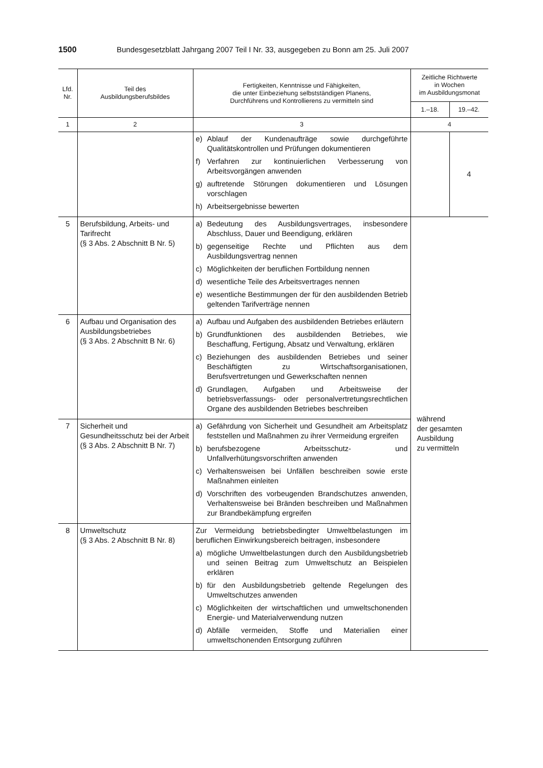1500 Bundesgesetzblatt Jahrgang 2007 Teil I Nr. 33, ausgegeben zu Bonn am 25. Juli 2007
| Lfd. Nr. | Teil des Ausbildungsberufsbildes | Fertigkeiten, Kenntnisse und Fähigkeiten, die unter Einbeziehung selbstständigen Planens, Durchführens und Kontrollierens zu vermitteln sind | Zeitliche Richtwerte in Wochen im Ausbildungsmonat | |
| --- | --- | --- | --- | --- |
| | | | 1.–18. | 19.–42. |
| 1 | 2 | 3 | 4 | |
| | | e) Ablauf der Kundenaufträge sowie durchgeführte Qualitätskontrollen und Prüfungen dokumentieren f) Verfahren zur kontinuierlichen Verbesserung von Arbeitsvorgängen anwenden g) auftretende Störungen dokumentieren und Lösungen vorschlagen h) Arbeitsergebnisse bewerten | | 4 |
| 5 | Berufsbildung, Arbeits- und Tarifrecht (§ 3 Abs. 2 Abschnitt B Nr. 5) | a) Bedeutung des Ausbildungsvertrages, insbesondere Abschluss, Dauer und Beendigung, erklären b) gegenseitige Rechte und Pflichten aus dem Ausbildungsvertrag nennen c) Möglichkeiten der beruflichen Fortbildung nennen d) wesentliche Teile des Arbeitsvertrages nennen e) wesentliche Bestimmungen der für den ausbildenden Betrieb geltenden Tarifverträge nennen | während der gesamten Ausbildung zu vermitteln | |
| 6 | Aufbau und Organisation des Ausbildungsbetriebes (§ 3 Abs. 2 Abschnitt B Nr. 6) | a) Aufbau und Aufgaben des ausbildenden Betriebes erläutern b) Grundfunktionen des ausbildenden Betriebes, wie Beschaffung, Fertigung, Absatz und Verwaltung, erklären c) Beziehungen des ausbildenden Betriebes und seiner Beschäftigten zu Wirtschaftsorganisationen, Berufsvertretungen und Gewerkschaften nennen d) Grundlagen, Aufgaben und Arbeitsweise der betriebsverfassungs- oder personalvertretungsrechtlichen Organe des ausbildenden Betriebes beschreiben | | |
| 7 | Sicherheit und Gesundheitsschutz bei der Arbeit (§ 3 Abs. 2 Abschnitt B Nr. 7) | a) Gefährdung von Sicherheit und Gesundheit am Arbeitsplatz feststellen und Maßnahmen zu ihrer Vermeidung ergreifen b) berufsbezogene Arbeitsschutz- und Unfallverhütungsvorschriften anwenden c) Verhaltensweisen bei Unfällen beschreiben sowie erste Maßnahmen einleiten d) Vorschriften des vorbeugenden Brandschutzes anwenden, Verhaltensweise bei Bränden beschreiben und Maßnahmen zur Brandbekämpfung ergreifen | | |
| 8 | Umweltschutz (§ 3 Abs. 2 Abschnitt B Nr. 8) | Zur Vermeidung betriebsbedingter Umweltbelastungen im beruflichen Einwirkungsbereich beitragen, insbesondere a) mögliche Umweltbelastungen durch den Ausbildungsbetrieb und seinen Beitrag zum Umweltschutz an Beispielen erklären b) für den Ausbildungsbetrieb geltende Regelungen des Umweltschutzes anwenden c) Möglichkeiten der wirtschaftlichen und umweltschonenden Energie- und Materialverwendung nutzen d) Abfälle vermeiden, Stoffe und Materialien einer umweltschonenden Entsorgung zuführen | | |